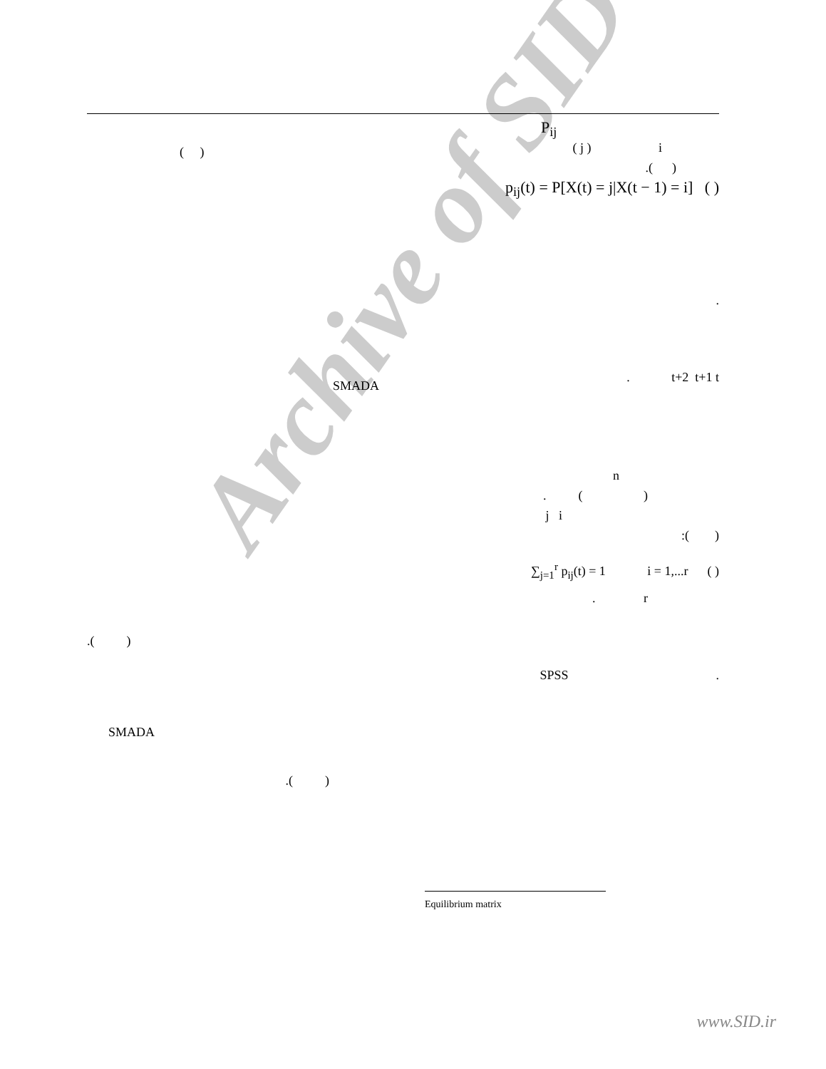Archive of SID
P<sub>ij</sub>
( j ) i
.( )
p<sub>ij</sub>(t) = P[X(t) = j|X(t − 1) = i] ( )
.
. t+2 t+1 t
n
. ( )
j i
:( )
∑<sub>j=1</sub><sup>r</sup> p<sub>ij</sub>(t) = 1 i = 1,...r ( )
. r
SPSS .
( )
SMADA
.( )
SMADA
.( )
Equilibrium matrix
www.SID.ir